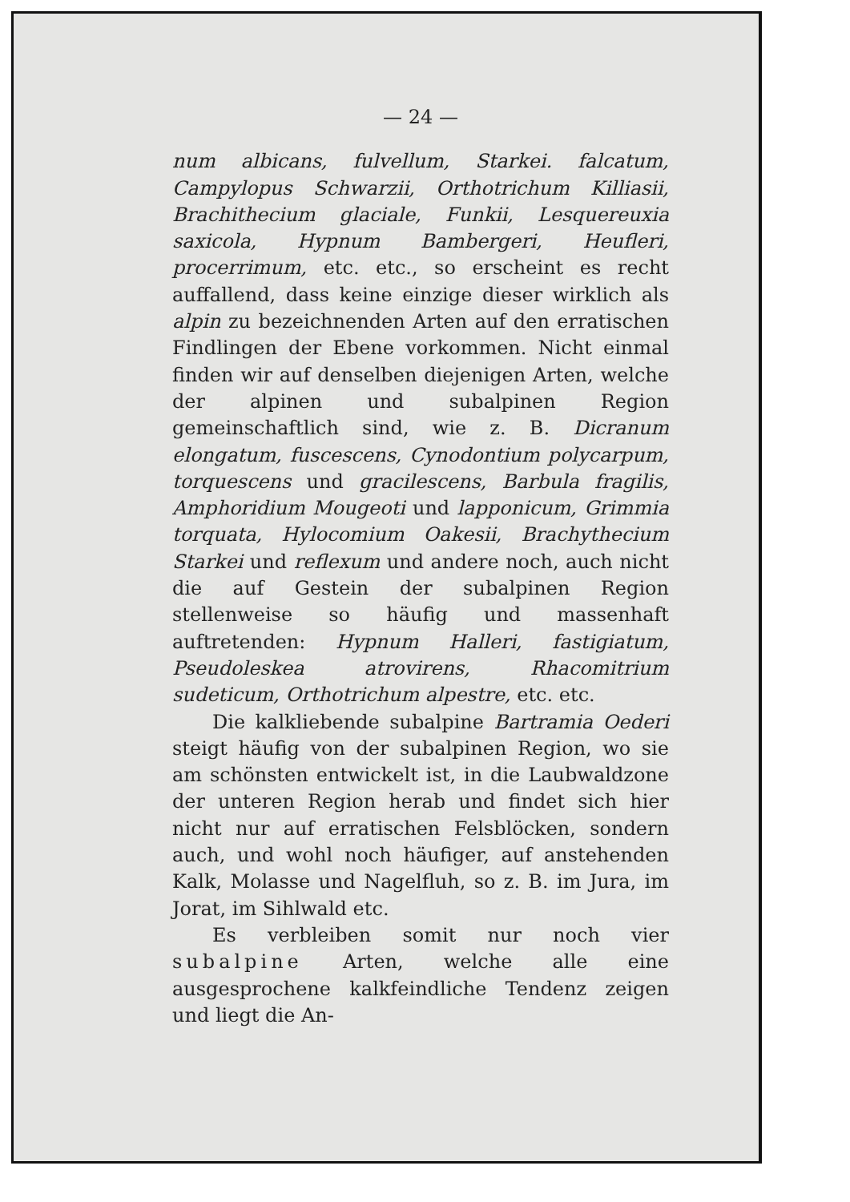— 24 —
num albicans, fulvellum, Starkei. falcatum, Campylopus Schwarzii, Orthotrichum Killiasii, Brachithecium glaciale, Funkii, Lesquereuxia saxicola, Hypnum Bambergeri, Heufleri, procerrimum, etc. etc., so erscheint es recht auffallend, dass keine einzige dieser wirklich als alpin zu bezeichnenden Arten auf den erratischen Findlingen der Ebene vorkommen. Nicht einmal finden wir auf denselben diejenigen Arten, welche der alpinen und subalpinen Region gemeinschaftlich sind, wie z. B. Dicranum elongatum, fuscescens, Cynodontium polycarpum, torquescens und gracilescens, Barbula fragilis, Amphoridium Mougeoti und lapponicum, Grimmia torquata, Hylocomium Oakesii, Brachythecium Starkei und reflexum und andere noch, auch nicht die auf Gestein der subalpinen Region stellenweise so häufig und massenhaft auftretenden: Hypnum Halleri, fastigiatum, Pseudoleskea atrovirens, Rhacomitrium sudeticum, Orthotrichum alpestre, etc. etc.
Die kalkliebende subalpine Bartramia Oederi steigt häufig von der subalpinen Region, wo sie am schönsten entwickelt ist, in die Laubwaldzone der unteren Region herab und findet sich hier nicht nur auf erratischen Felsblöcken, sondern auch, und wohl noch häufiger, auf anstehenden Kalk, Molasse und Nagelfluh, so z. B. im Jura, im Jorat, im Sihlwald etc.
Es verbleiben somit nur noch vier subalpine Arten, welche alle eine ausgesprochene kalkfeindliche Tendenz zeigen und liegt die An-